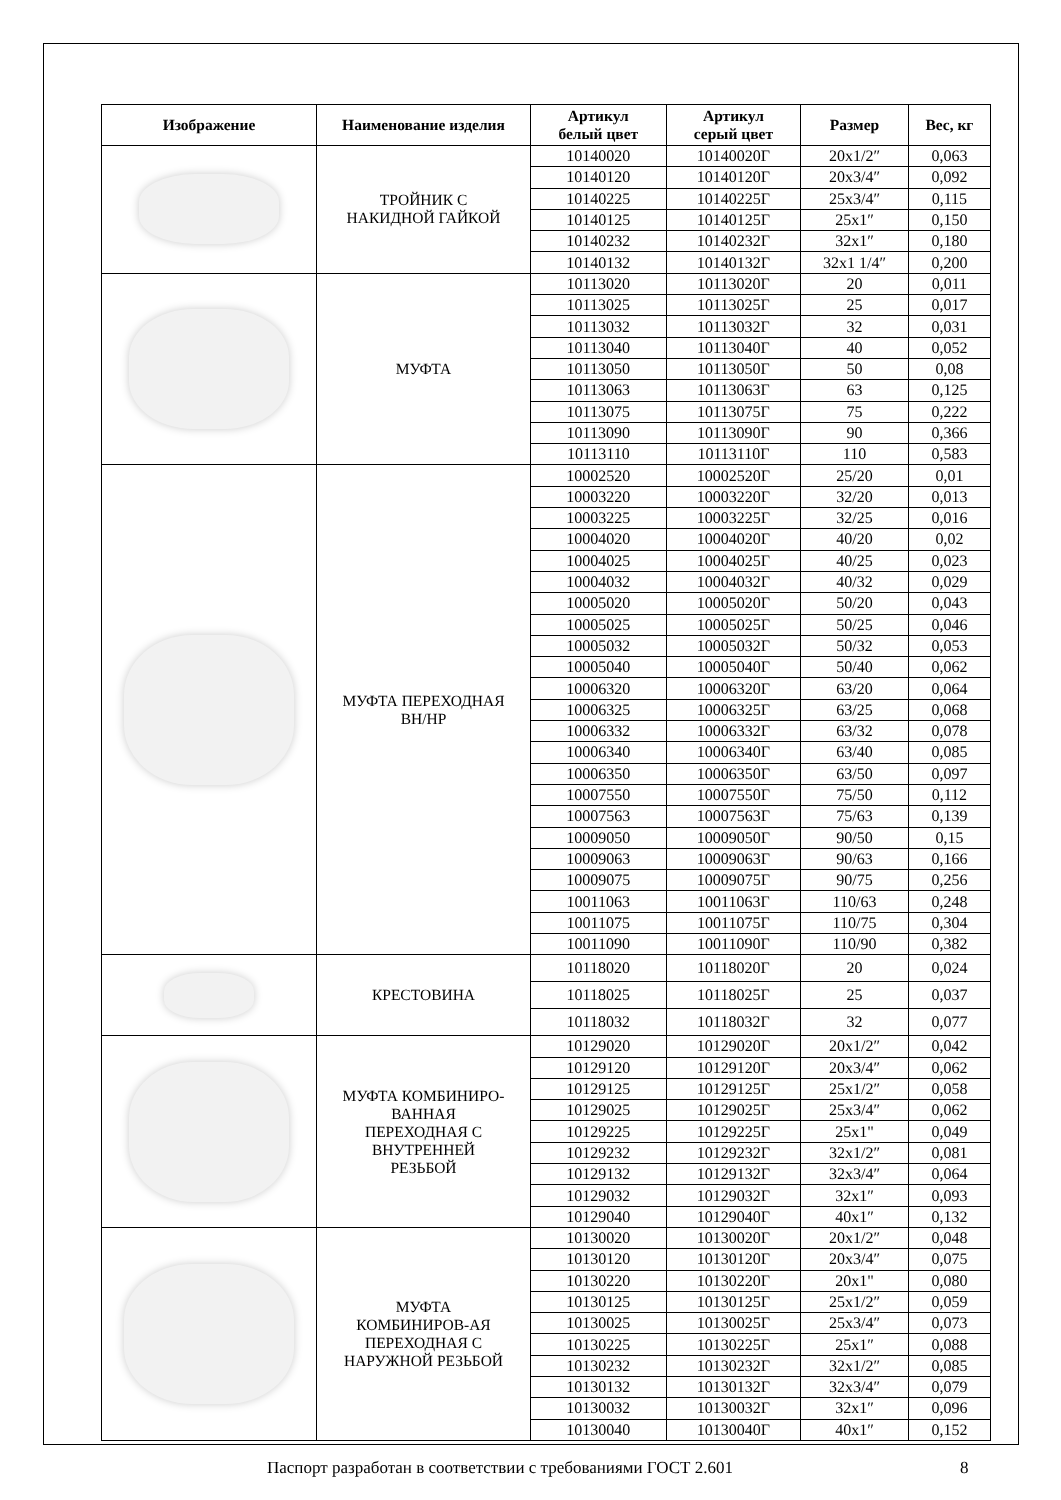| Изображение | Наименование изделия | Артикул белый цвет | Артикул серый цвет | Размер | Вес, кг |
| --- | --- | --- | --- | --- | --- |
| | ТРОЙНИК С НАКИДНОЙ ГАЙКОЙ | 10140020 | 10140020Г | 20x1/2″ | 0,063 |
| | | 10140120 | 10140120Г | 20x3/4″ | 0,092 |
| | | 10140225 | 10140225Г | 25x3/4″ | 0,115 |
| | | 10140125 | 10140125Г | 25x1″ | 0,150 |
| | | 10140232 | 10140232Г | 32x1″ | 0,180 |
| | | 10140132 | 10140132Г | 32x1 1/4″ | 0,200 |
| | МУФТА | 10113020 | 10113020Г | 20 | 0,011 |
| | | 10113025 | 10113025Г | 25 | 0,017 |
| | | 10113032 | 10113032Г | 32 | 0,031 |
| | | 10113040 | 10113040Г | 40 | 0,052 |
| | | 10113050 | 10113050Г | 50 | 0,08 |
| | | 10113063 | 10113063Г | 63 | 0,125 |
| | | 10113075 | 10113075Г | 75 | 0,222 |
| | | 10113090 | 10113090Г | 90 | 0,366 |
| | | 10113110 | 10113110Г | 110 | 0,583 |
| | МУФТА ПЕРЕХОДНАЯ ВН/НР | 10002520 | 10002520Г | 25/20 | 0,01 |
| | | 10003220 | 10003220Г | 32/20 | 0,013 |
| | | 10003225 | 10003225Г | 32/25 | 0,016 |
| | | 10004020 | 10004020Г | 40/20 | 0,02 |
| | | 10004025 | 10004025Г | 40/25 | 0,023 |
| | | 10004032 | 10004032Г | 40/32 | 0,029 |
| | | 10005020 | 10005020Г | 50/20 | 0,043 |
| | | 10005025 | 10005025Г | 50/25 | 0,046 |
| | | 10005032 | 10005032Г | 50/32 | 0,053 |
| | | 10005040 | 10005040Г | 50/40 | 0,062 |
| | | 10006320 | 10006320Г | 63/20 | 0,064 |
| | | 10006325 | 10006325Г | 63/25 | 0,068 |
| | | 10006332 | 10006332Г | 63/32 | 0,078 |
| | | 10006340 | 10006340Г | 63/40 | 0,085 |
| | | 10006350 | 10006350Г | 63/50 | 0,097 |
| | | 10007550 | 10007550Г | 75/50 | 0,112 |
| | | 10007563 | 10007563Г | 75/63 | 0,139 |
| | | 10009050 | 10009050Г | 90/50 | 0,15 |
| | | 10009063 | 10009063Г | 90/63 | 0,166 |
| | | 10009075 | 10009075Г | 90/75 | 0,256 |
| | | 10011063 | 10011063Г | 110/63 | 0,248 |
| | | 10011075 | 10011075Г | 110/75 | 0,304 |
| | | 10011090 | 10011090Г | 110/90 | 0,382 |
| | КРЕСТОВИНА | 10118020 | 10118020Г | 20 | 0,024 |
| | | 10118025 | 10118025Г | 25 | 0,037 |
| | | 10118032 | 10118032Г | 32 | 0,077 |
| | МУФТА КОМБИНИРО- ВАННАЯ ПЕРЕХОДНАЯ С ВНУТРЕННЕЙ РЕЗЬБОЙ | 10129020 | 10129020Г | 20x1/2″ | 0,042 |
| | | 10129120 | 10129120Г | 20x3/4″ | 0,062 |
| | | 10129125 | 10129125Г | 25x1/2″ | 0,058 |
| | | 10129025 | 10129025Г | 25x3/4″ | 0,062 |
| | | 10129225 | 10129225Г | 25x1" | 0,049 |
| | | 10129232 | 10129232Г | 32x1/2″ | 0,081 |
| | | 10129132 | 10129132Г | 32x3/4″ | 0,064 |
| | | 10129032 | 10129032Г | 32x1″ | 0,093 |
| | | 10129040 | 10129040Г | 40x1″ | 0,132 |
| | МУФТА КОМБИНИРОВ-АЯ ПЕРЕХОДНАЯ С НАРУЖНОЙ РЕЗЬБОЙ | 10130020 | 10130020Г | 20x1/2″ | 0,048 |
| | | 10130120 | 10130120Г | 20x3/4″ | 0,075 |
| | | 10130220 | 10130220Г | 20x1" | 0,080 |
| | | 10130125 | 10130125Г | 25x1/2″ | 0,059 |
| | | 10130025 | 10130025Г | 25x3/4″ | 0,073 |
| | | 10130225 | 10130225Г | 25x1″ | 0,088 |
| | | 10130232 | 10130232Г | 32x1/2″ | 0,085 |
| | | 10130132 | 10130132Г | 32x3/4″ | 0,079 |
| | | 10130032 | 10130032Г | 32x1″ | 0,096 |
| | | 10130040 | 10130040Г | 40x1″ | 0,152 |
Паспорт разработан в соответствии с требованиями ГОСТ 2.601 8